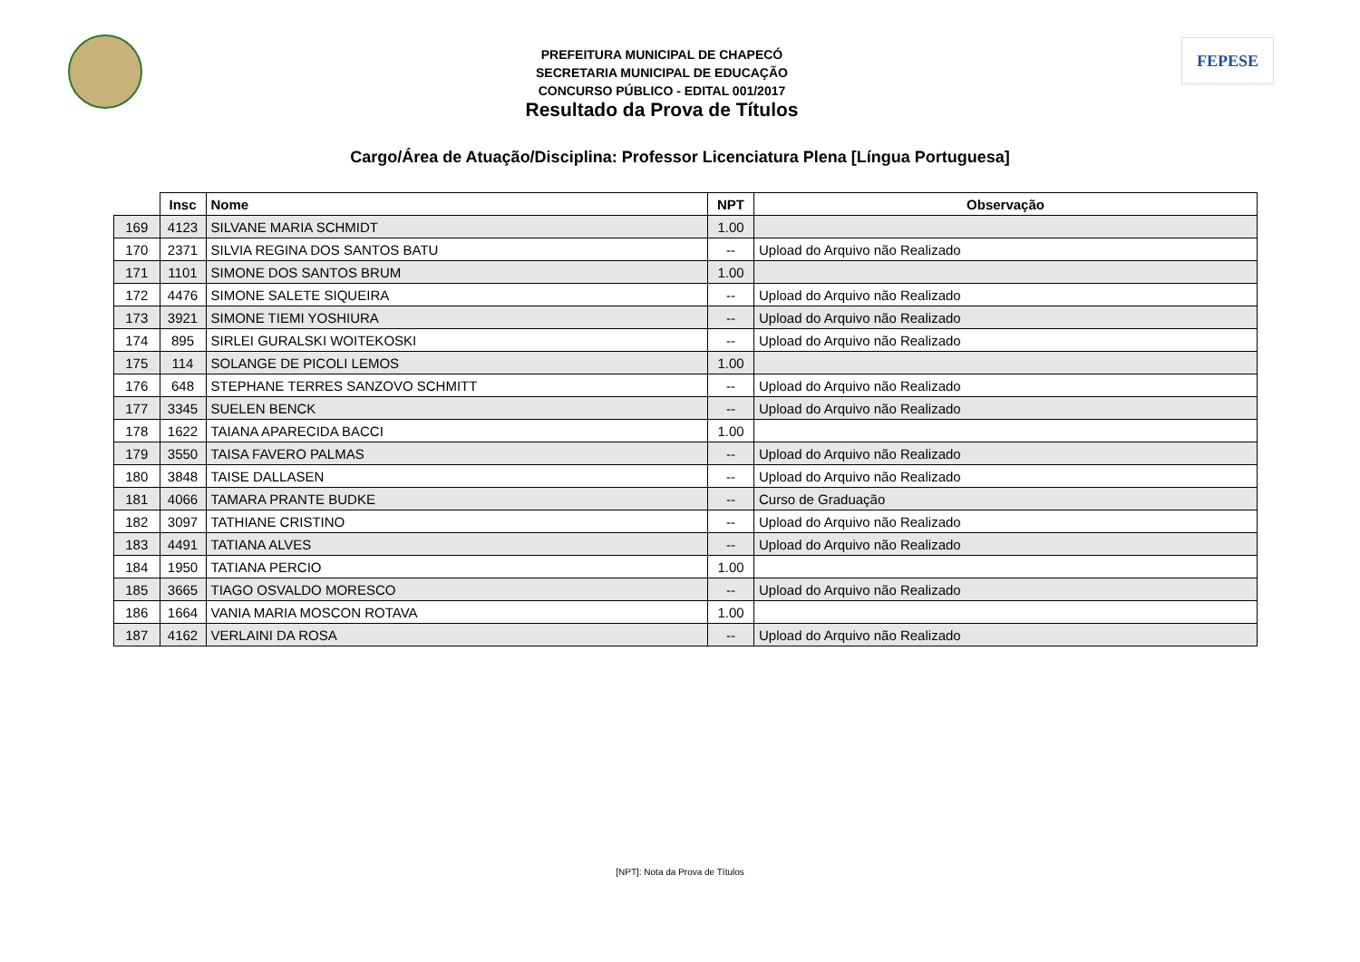PREFEITURA MUNICIPAL DE CHAPECÓ
SECRETARIA MUNICIPAL DE EDUCAÇÃO
CONCURSO PÚBLICO - EDITAL 001/2017
Resultado da Prova de Títulos
FEPESE
Cargo/Área de Atuação/Disciplina: Professor Licenciatura Plena [Língua Portuguesa]
| | Insc | Nome | NPT | Observação |
| --- | --- | --- | --- | --- |
| 169 | 4123 | SILVANE MARIA SCHMIDT | 1.00 | |
| 170 | 2371 | SILVIA REGINA DOS SANTOS BATU | -- | Upload do Arquivo não Realizado |
| 171 | 1101 | SIMONE DOS SANTOS BRUM | 1.00 | |
| 172 | 4476 | SIMONE SALETE SIQUEIRA | -- | Upload do Arquivo não Realizado |
| 173 | 3921 | SIMONE TIEMI YOSHIURA | -- | Upload do Arquivo não Realizado |
| 174 | 895 | SIRLEI GURALSKI WOITEKOSKI | -- | Upload do Arquivo não Realizado |
| 175 | 114 | SOLANGE DE PICOLI LEMOS | 1.00 | |
| 176 | 648 | STEPHANE TERRES SANZOVO SCHMITT | -- | Upload do Arquivo não Realizado |
| 177 | 3345 | SUELEN BENCK | -- | Upload do Arquivo não Realizado |
| 178 | 1622 | TAIANA APARECIDA BACCI | 1.00 | |
| 179 | 3550 | TAISA FAVERO PALMAS | -- | Upload do Arquivo não Realizado |
| 180 | 3848 | TAISE DALLASEN | -- | Upload do Arquivo não Realizado |
| 181 | 4066 | TAMARA PRANTE BUDKE | -- | Curso de Graduação |
| 182 | 3097 | TATHIANE CRISTINO | -- | Upload do Arquivo não Realizado |
| 183 | 4491 | TATIANA ALVES | -- | Upload do Arquivo não Realizado |
| 184 | 1950 | TATIANA PERCIO | 1.00 | |
| 185 | 3665 | TIAGO OSVALDO MORESCO | -- | Upload do Arquivo não Realizado |
| 186 | 1664 | VANIA MARIA MOSCON ROTAVA | 1.00 | |
| 187 | 4162 | VERLAINI DA ROSA | -- | Upload do Arquivo não Realizado |
[NPT]: Nota da Prova de Títulos